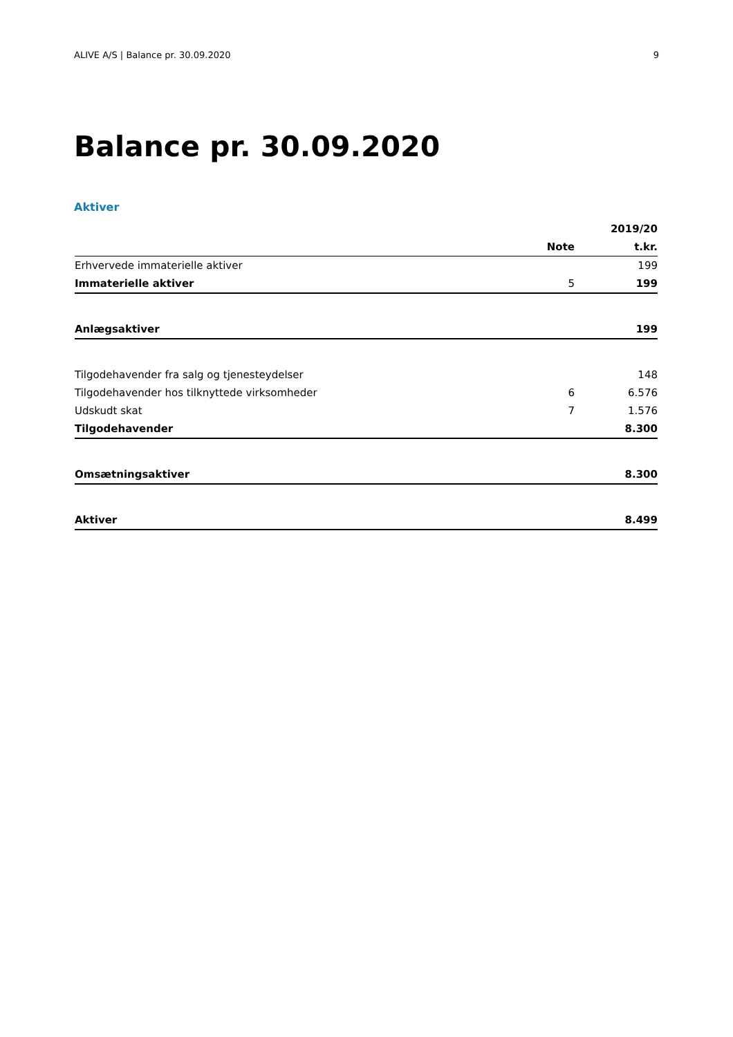ALIVE A/S | Balance pr. 30.09.2020 9
Balance pr. 30.09.2020
Aktiver
| | | 2019/20 |
| --- | --- | --- |
| | Note | t.kr. |
| Erhvervede immaterielle aktiver | | 199 |
| Immaterielle aktiver | 5 | 199 |
| Anlægsaktiver | | 199 |
| Tilgodehavender fra salg og tjenesteydelser | | 148 |
| Tilgodehavender hos tilknyttede virksomheder | 6 | 6.576 |
| Udskudt skat | 7 | 1.576 |
| Tilgodehavender | | 8.300 |
| Omsætningsaktiver | | 8.300 |
| Aktiver | | 8.499 |